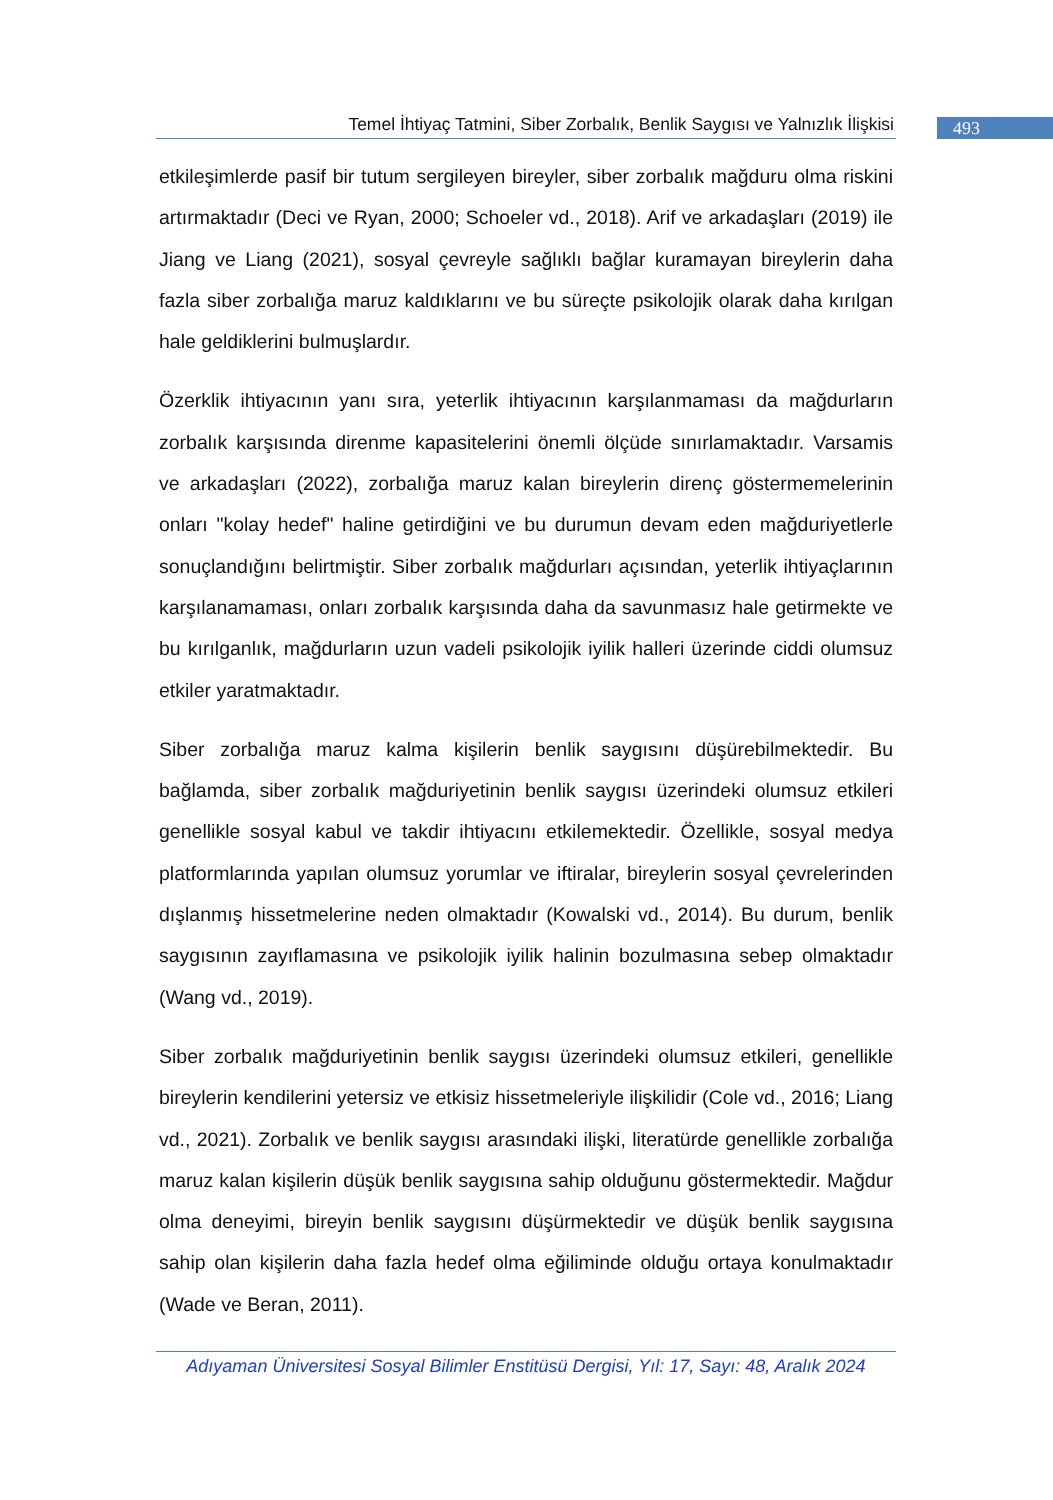Temel İhtiyaç Tatmini, Siber Zorbalık, Benlik Saygısı ve Yalnızlık İlişkisi
493
etkileşimlerde pasif bir tutum sergileyen bireyler, siber zorbalık mağduru olma riskini artırmaktadır (Deci ve Ryan, 2000; Schoeler vd., 2018). Arif ve arkadaşları (2019) ile Jiang ve Liang (2021), sosyal çevreyle sağlıklı bağlar kuramayan bireylerin daha fazla siber zorbalığa maruz kaldıklarını ve bu süreçte psikolojik olarak daha kırılgan hale geldiklerini bulmuşlardır.
Özerklik ihtiyacının yanı sıra, yeterlik ihtiyacının karşılanmaması da mağdurların zorbalık karşısında direnme kapasitelerini önemli ölçüde sınırlamaktadır. Varsamis ve arkadaşları (2022), zorbalığa maruz kalan bireylerin direnç göstermemelerinin onları "kolay hedef" haline getirdiğini ve bu durumun devam eden mağduriyetlerle sonuçlandığını belirtmiştir. Siber zorbalık mağdurları açısından, yeterlik ihtiyaçlarının karşılanamaması, onları zorbalık karşısında daha da savunmasız hale getirmekte ve bu kırılganlık, mağdurların uzun vadeli psikolojik iyilik halleri üzerinde ciddi olumsuz etkiler yaratmaktadır.
Siber zorbalığa maruz kalma kişilerin benlik saygısını düşürebilmektedir. Bu bağlamda, siber zorbalık mağduriyetinin benlik saygısı üzerindeki olumsuz etkileri genellikle sosyal kabul ve takdir ihtiyacını etkilemektedir. Özellikle, sosyal medya platformlarında yapılan olumsuz yorumlar ve iftiralar, bireylerin sosyal çevrelerinden dışlanmış hissetmelerine neden olmaktadır (Kowalski vd., 2014). Bu durum, benlik saygısının zayıflamasına ve psikolojik iyilik halinin bozulmasına sebep olmaktadır (Wang vd., 2019).
Siber zorbalık mağduriyetinin benlik saygısı üzerindeki olumsuz etkileri, genellikle bireylerin kendilerini yetersiz ve etkisiz hissetmeleriyle ilişkilidir (Cole vd., 2016; Liang vd., 2021). Zorbalık ve benlik saygısı arasındaki ilişki, literatürde genellikle zorbalığa maruz kalan kişilerin düşük benlik saygısına sahip olduğunu göstermektedir. Mağdur olma deneyimi, bireyin benlik saygısını düşürmektedir ve düşük benlik saygısına sahip olan kişilerin daha fazla hedef olma eğiliminde olduğu ortaya konulmaktadır (Wade ve Beran, 2011).
Adıyaman Üniversitesi Sosyal Bilimler Enstitüsü Dergisi, Yıl: 17, Sayı: 48, Aralık 2024